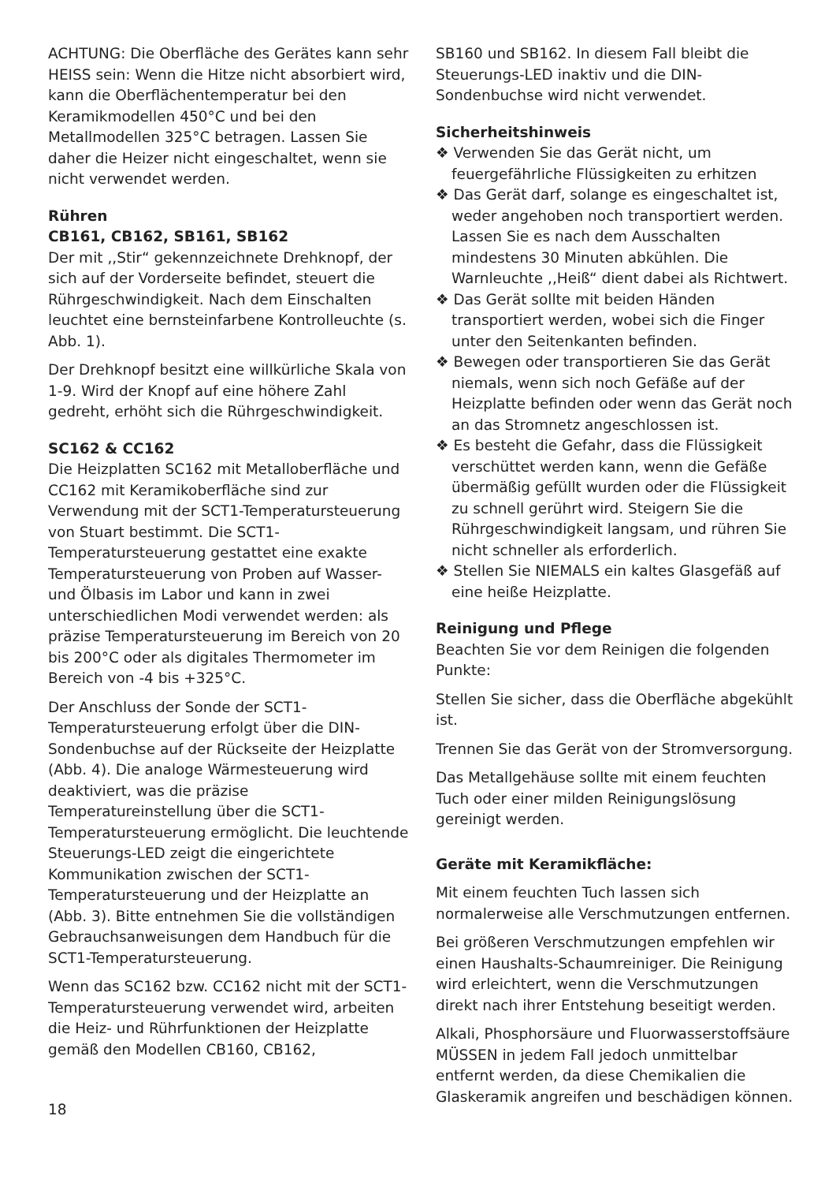ACHTUNG: Die Oberfläche des Gerätes kann sehr HEISS sein: Wenn die Hitze nicht absorbiert wird, kann die Oberflächentemperatur bei den Keramikmodellen 450°C und bei den Metallmodellen 325°C betragen. Lassen Sie daher die Heizer nicht eingeschaltet, wenn sie nicht verwendet werden.
Rühren
CB161, CB162, SB161, SB162
Der mit ,,Stir“ gekennzeichnete Drehknopf, der sich auf der Vorderseite befindet, steuert die Rührgeschwindigkeit. Nach dem Einschalten leuchtet eine bernsteinfarbene Kontrolleuchte (s. Abb. 1).
Der Drehknopf besitzt eine willkürliche Skala von 1-9. Wird der Knopf auf eine höhere Zahl gedreht, erhöht sich die Rührgeschwindigkeit.
SC162 & CC162
Die Heizplatten SC162 mit Metalloberfläche und CC162 mit Keramikoberfläche sind zur Verwendung mit der SCT1-Temperatursteuerung von Stuart bestimmt. Die SCT1-Temperatursteuerung gestattet eine exakte Temperatursteuerung von Proben auf Wasser- und Ölbasis im Labor und kann in zwei unterschiedlichen Modi verwendet werden: als präzise Temperatursteuerung im Bereich von 20 bis 200°C oder als digitales Thermometer im Bereich von -4 bis +325°C.
Der Anschluss der Sonde der SCT1-Temperatursteuerung erfolgt über die DIN-Sondenbuchse auf der Rückseite der Heizplatte (Abb. 4). Die analoge Wärmesteuerung wird deaktiviert, was die präzise Temperatureinstellung über die SCT1-Temperatursteuerung ermöglicht. Die leuchtende Steuerungs-LED zeigt die eingerichtete Kommunikation zwischen der SCT1-Temperatursteuerung und der Heizplatte an (Abb. 3). Bitte entnehmen Sie die vollständigen Gebrauchsanweisungen dem Handbuch für die SCT1-Temperatursteuerung.
Wenn das SC162 bzw. CC162 nicht mit der SCT1-Temperatursteuerung verwendet wird, arbeiten die Heiz- und Rührfunktionen der Heizplatte gemäß den Modellen CB160, CB162,
18
SB160 und SB162. In diesem Fall bleibt die Steuerungs-LED inaktiv und die DIN-Sondenbuchse wird nicht verwendet.
Sicherheitshinweis
❖ Verwenden Sie das Gerät nicht, um feuergefährliche Flüssigkeiten zu erhitzen
❖ Das Gerät darf, solange es eingeschaltet ist, weder angehoben noch transportiert werden. Lassen Sie es nach dem Ausschalten mindestens 30 Minuten abkühlen. Die Warnleuchte ,,Heiß“ dient dabei als Richtwert.
❖ Das Gerät sollte mit beiden Händen transportiert werden, wobei sich die Finger unter den Seitenkanten befinden.
❖ Bewegen oder transportieren Sie das Gerät niemals, wenn sich noch Gefäße auf der Heizplatte befinden oder wenn das Gerät noch an das Stromnetz angeschlossen ist.
❖ Es besteht die Gefahr, dass die Flüssigkeit verschüttet werden kann, wenn die Gefäße übermäßig gefüllt wurden oder die Flüssigkeit zu schnell gerührt wird. Steigern Sie die Rührgeschwindigkeit langsam, und rühren Sie nicht schneller als erforderlich.
❖ Stellen Sie NIEMALS ein kaltes Glasgefäß auf eine heiße Heizplatte.
Reinigung und Pflege
Beachten Sie vor dem Reinigen die folgenden Punkte:
Stellen Sie sicher, dass die Oberfläche abgekühlt ist.
Trennen Sie das Gerät von der Stromversorgung.
Das Metallgehäuse sollte mit einem feuchten Tuch oder einer milden Reinigungslösung gereinigt werden.
Geräte mit Keramikfläche:
Mit einem feuchten Tuch lassen sich normalerweise alle Verschmutzungen entfernen.
Bei größeren Verschmutzungen empfehlen wir einen Haushalts-Schaumreiniger. Die Reinigung wird erleichtert, wenn die Verschmutzungen direkt nach ihrer Entstehung beseitigt werden.
Alkali, Phosphorsäure und Fluorwasserstoffsäure MÜSSEN in jedem Fall jedoch unmittelbar entfernt werden, da diese Chemikalien die Glaskeramik angreifen und beschädigen können.